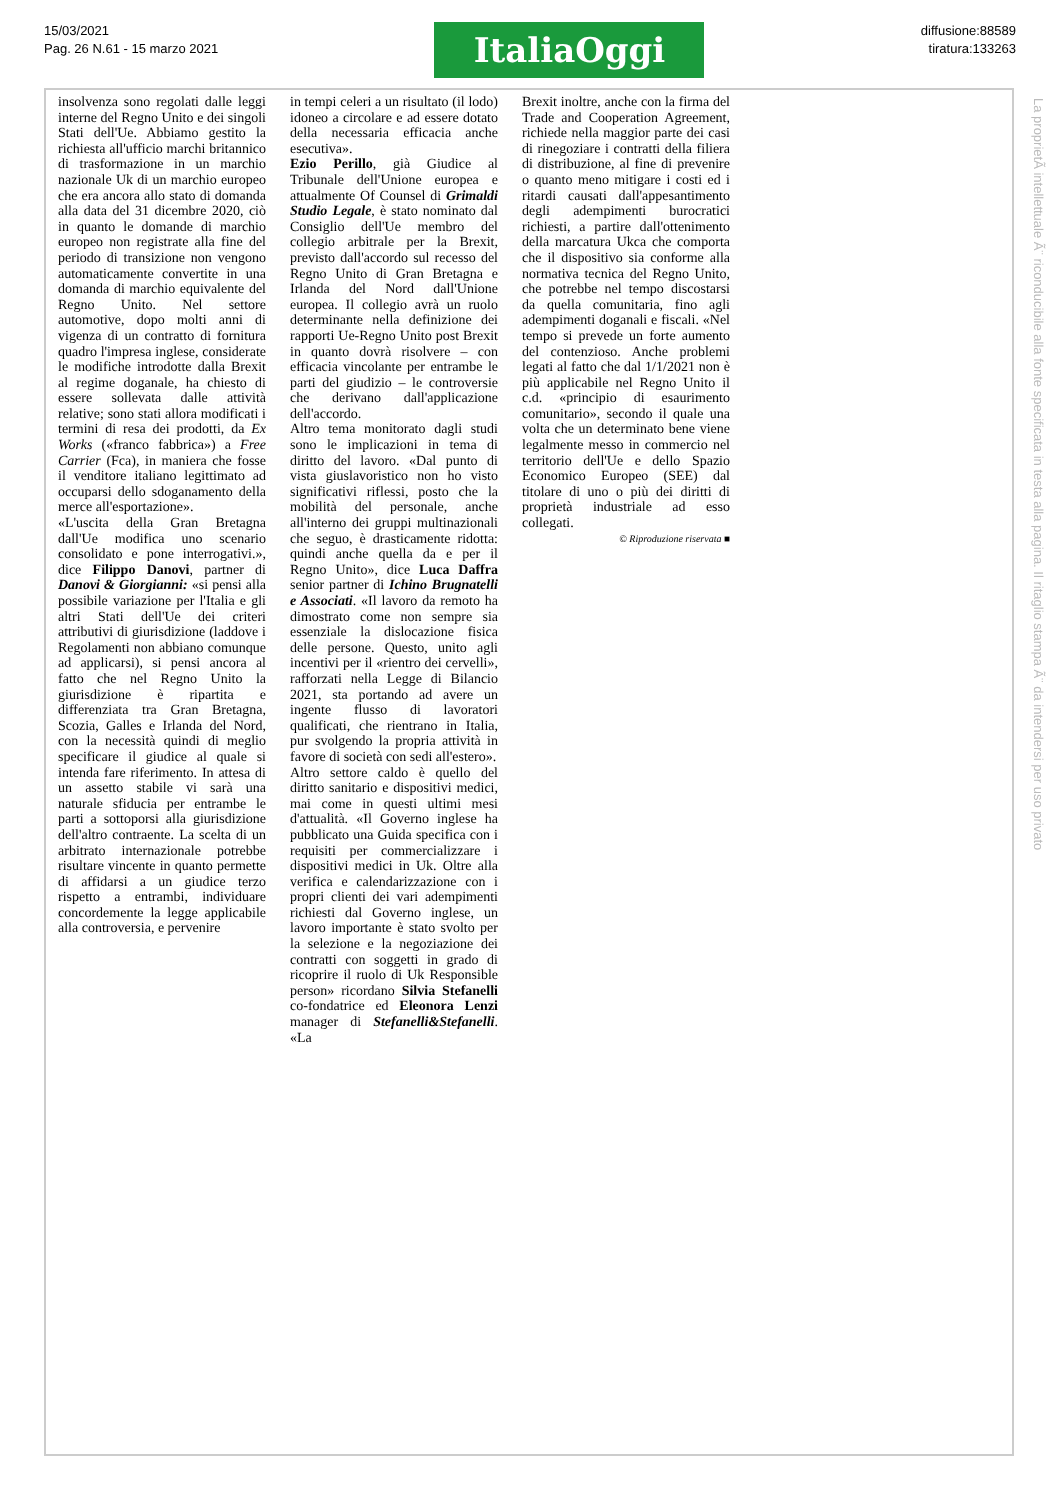15/03/2021
Pag. 26 N.61 - 15 marzo 2021
ItaliaOggi
diffusione:88589
tiratura:133263
insolvenza sono regolati dalle leggi interne del Regno Unito e dei singoli Stati dell'Ue. Abbiamo gestito la richiesta all'ufficio marchi britannico di trasformazione in un marchio nazionale Uk di un marchio europeo che era ancora allo stato di domanda alla data del 31 dicembre 2020, ciò in quanto le domande di marchio europeo non registrate alla fine del periodo di transizione non vengono automaticamente convertite in una domanda di marchio equivalente del Regno Unito. Nel settore automotive, dopo molti anni di vigenza di un contratto di fornitura quadro l'impresa inglese, considerate le modifiche introdotte dalla Brexit al regime doganale, ha chiesto di essere sollevata dalle attività relative; sono stati allora modificati i termini di resa dei prodotti, da Ex Works («franco fabbrica») a Free Carrier (Fca), in maniera che fosse il venditore italiano legittimato ad occuparsi dello sdoganamento della merce all'esportazione».
«L'uscita della Gran Bretagna dall'Ue modifica uno scenario consolidato e pone interrogativi.», dice Filippo Danovi, partner di Danovi & Giorgianni: «si pensi alla possibile variazione per l'Italia e gli altri Stati dell'Ue dei criteri attributivi di giurisdizione (laddove i Regolamenti non abbiano comunque ad applicarsi), si pensi ancora al fatto che nel Regno Unito la giurisdizione è ripartita e differenziata tra Gran Bretagna, Scozia, Galles e Irlanda del Nord, con la necessità quindi di meglio specificare il giudice al quale si intenda fare riferimento. In attesa di un assetto stabile vi sarà una naturale sfiducia per entrambe le parti a sottoporsi alla giurisdizione dell'altro contraente. La scelta di un arbitrato internazionale potrebbe risultare vincente in quanto permette di affidarsi a un giudice terzo rispetto a entrambi, individuare concordemente la legge applicabile alla controversia, e pervenire
in tempi celeri a un risultato (il lodo) idoneo a circolare e ad essere dotato della necessaria efficacia anche esecutiva».
Ezio Perillo, già Giudice al Tribunale dell'Unione europea e attualmente Of Counsel di Grimaldi Studio Legale, è stato nominato dal Consiglio dell'Ue membro del collegio arbitrale per la Brexit, previsto dall'accordo sul recesso del Regno Unito di Gran Bretagna e Irlanda del Nord dall'Unione europea. Il collegio avrà un ruolo determinante nella definizione dei rapporti Ue-Regno Unito post Brexit in quanto dovrà risolvere – con efficacia vincolante per entrambe le parti del giudizio – le controversie che derivano dall'applicazione dell'accordo.
Altro tema monitorato dagli studi sono le implicazioni in tema di diritto del lavoro. «Dal punto di vista giuslavoristico non ho visto significativi riflessi, posto che la mobilità del personale, anche all'interno dei gruppi multinazionali che seguo, è drasticamente ridotta: quindi anche quella da e per il Regno Unito», dice Luca Daffra senior partner di Ichino Brugnatelli e Associati. «Il lavoro da remoto ha dimostrato come non sempre sia essenziale la dislocazione fisica delle persone. Questo, unito agli incentivi per il «rientro dei cervelli», rafforzati nella Legge di Bilancio 2021, sta portando ad avere un ingente flusso di lavoratori qualificati, che rientrano in Italia, pur svolgendo la propria attività in favore di società con sedi all'estero».
Altro settore caldo è quello del diritto sanitario e dispositivi medici, mai come in questi ultimi mesi d'attualità. «Il Governo inglese ha pubblicato una Guida specifica con i requisiti per commercializzare i dispositivi medici in Uk. Oltre alla verifica e calendarizzazione con i propri clienti dei vari adempimenti richiesti dal Governo inglese, un lavoro importante è stato svolto per la selezione e la negoziazione dei contratti con soggetti in grado di ricoprire il ruolo di Uk Responsible person» ricordano Silvia Stefanelli co-fondatrice ed Eleonora Lenzi manager di Stefanelli&Stefanelli. «La
Brexit inoltre, anche con la firma del Trade and Cooperation Agreement, richiede nella maggior parte dei casi di rinegoziare i contratti della filiera di distribuzione, al fine di prevenire o quanto meno mitigare i costi ed i ritardi causati dall'appesantimento degli adempimenti burocratici richiesti, a partire dall'ottenimento della marcatura Ukca che comporta che il dispositivo sia conforme alla normativa tecnica del Regno Unito, che potrebbe nel tempo discostarsi da quella comunitaria, fino agli adempimenti doganali e fiscali. «Nel tempo si prevede un forte aumento del contenzioso. Anche problemi legati al fatto che dal 1/1/2021 non è più applicabile nel Regno Unito il c.d. «principio di esaurimento comunitario», secondo il quale una volta che un determinato bene viene legalmente messo in commercio nel territorio dell'Ue e dello Spazio Economico Europeo (SEE) dal titolare di uno o più dei diritti di proprietà industriale ad esso collegati.
© Riproduzione riservata ■
La proprietÃ intellettuale Ã¨ riconducibile alla fonte specificata in testa alla pagina. Il ritaglio stampa Ã¨ da intendersi per uso privato